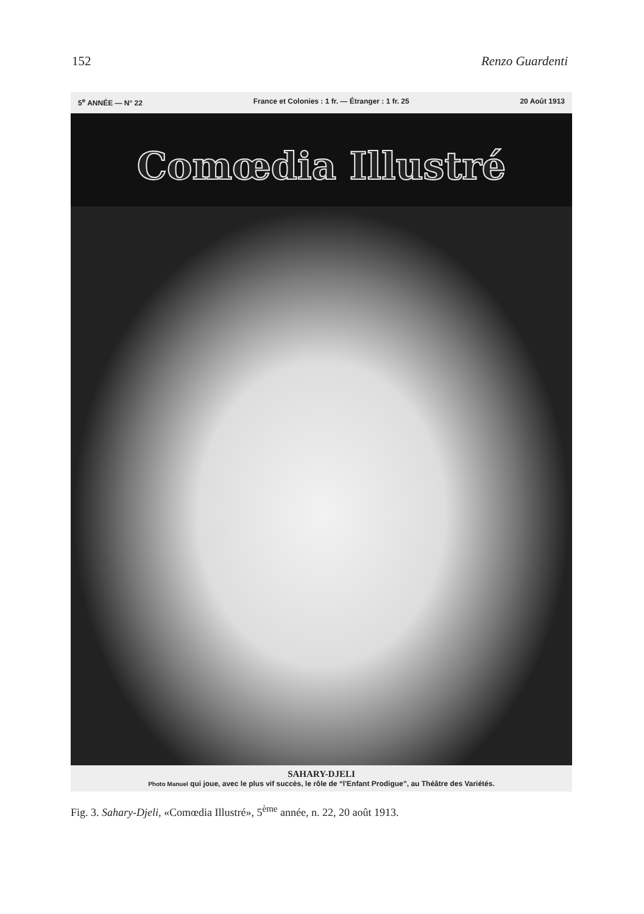152 Renzo Guardenti
5<sup>e</sup> ANNÉE — N° 22 France et Colonies : 1 fr. — Étranger : 1 fr. 25 20 Août 1913
Comœdia Illustré
SAHARY-DJELI
Photo Manuel qui joue, avec le plus vif succès, le rôle de “l'Enfant Prodigue”, au Théâtre des Variétés.
Fig. 3. Sahary-Djeli, «Comœdia Illustré», 5<sup>ème</sup> année, n. 22, 20 août 1913.